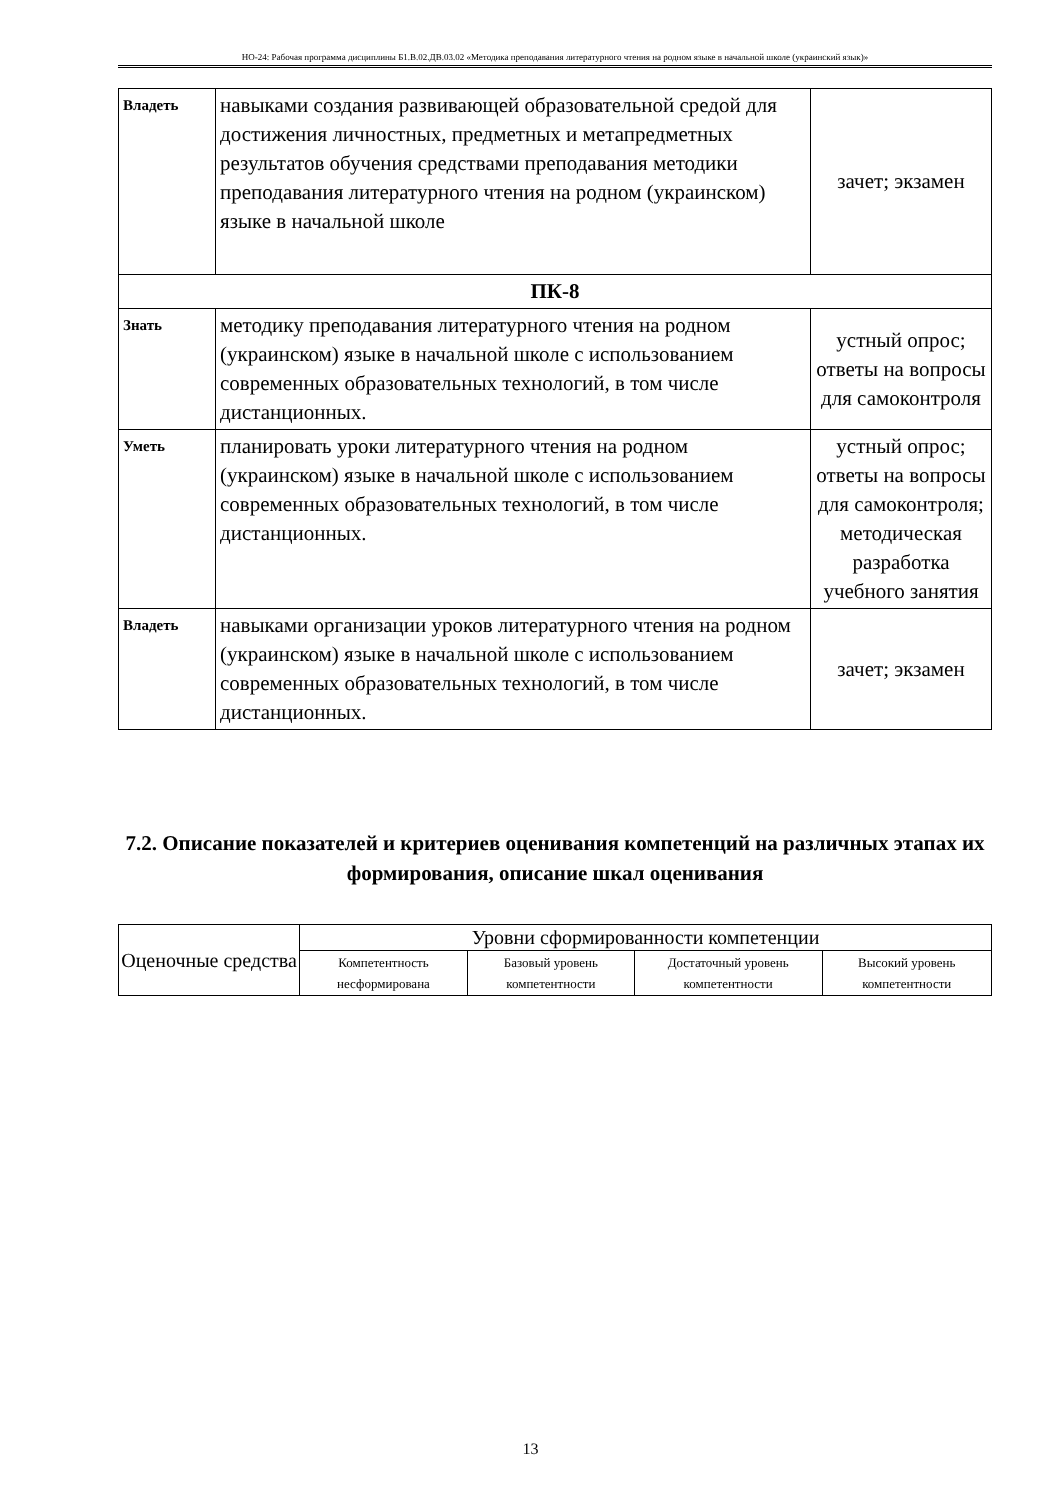НО-24: Рабочая программа дисциплины Б1.В.02.ДВ.03.02 «Методика преподавания литературного чтения на родном языке в начальной школе (украинский язык)»
| Владеть | навыками создания развивающей образовательной средой для достижения личностных, предметных и метапредметных результатов обучения средствами преподавания методики преподавания литературного чтения на родном (украинском) языке в начальной школе | зачет; экзамен |
| ПК-8 | | |
| Знать | методику преподавания литературного чтения на родном (украинском) языке в начальной школе с использованием современных образовательных технологий, в том числе дистанционных. | устный опрос; ответы на вопросы для самоконтроля |
| Уметь | планировать уроки литературного чтения на родном (украинском) языке в начальной школе с использованием современных образовательных технологий, в том числе дистанционных. | устный опрос; ответы на вопросы для самоконтроля; методическая разработка учебного занятия |
| Владеть | навыками организации уроков литературного чтения на родном (украинском) языке в начальной школе с использованием современных образовательных технологий, в том числе дистанционных. | зачет; экзамен |
7.2. Описание показателей и критериев оценивания компетенций на различных этапах их формирования, описание шкал оценивания
| Оценочные средства | Уровни сформированности компетенции | | | |
| --- | --- | --- | --- | --- |
| | Компетентность несформирована | Базовый уровень компетентности | Достаточный уровень компетентности | Высокий уровень компетентности |
13